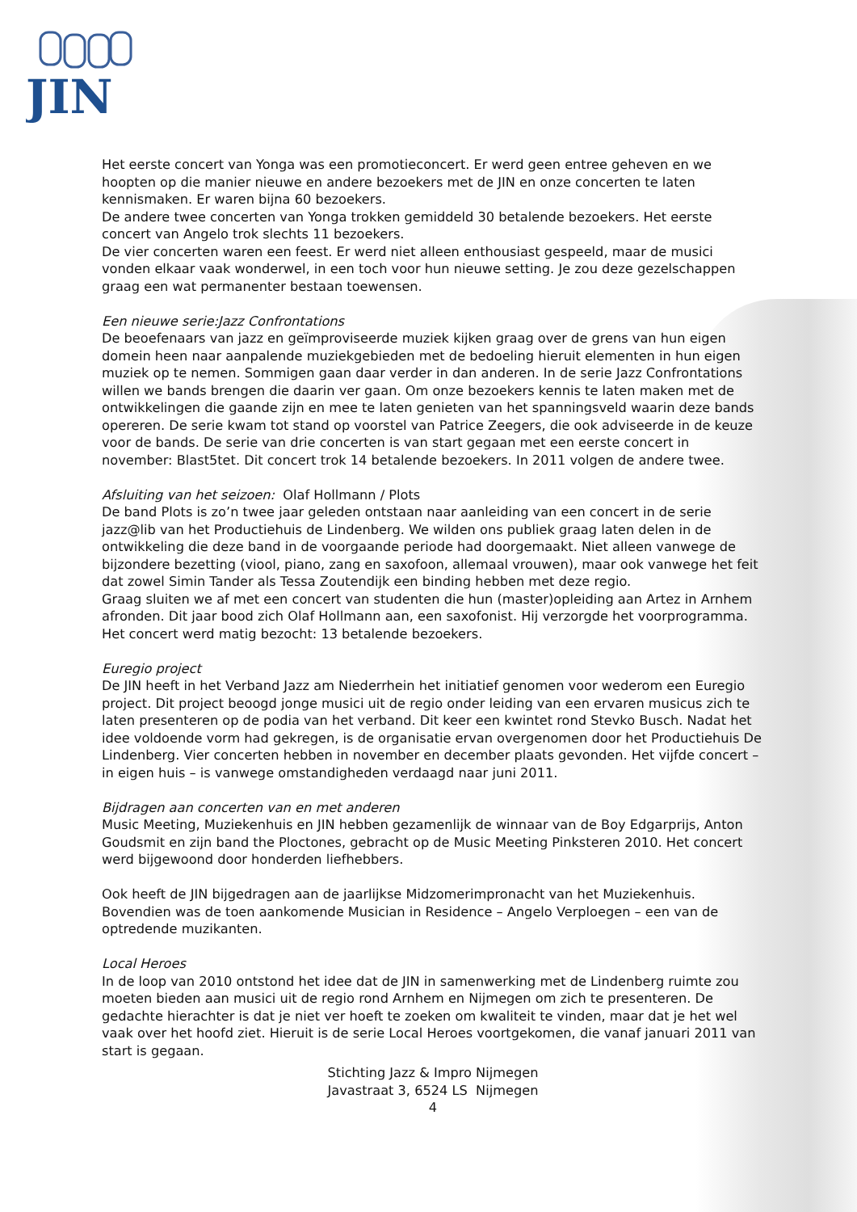JIN
Het eerste concert van Yonga was een promotieconcert. Er werd geen entree geheven en we hoopten op die manier nieuwe en andere bezoekers met de JIN en onze concerten te laten kennismaken. Er waren bijna 60 bezoekers.
De andere twee concerten van Yonga trokken gemiddeld 30 betalende bezoekers. Het eerste concert van Angelo trok slechts 11 bezoekers.
De vier concerten waren een feest. Er werd niet alleen enthousiast gespeeld, maar de musici vonden elkaar vaak wonderwel, in een toch voor hun nieuwe setting. Je zou deze gezelschappen graag een wat permanenter bestaan toewensen.
Een nieuwe serie:Jazz Confrontations
De beoefenaars van jazz en geïmproviseerde muziek kijken graag over de grens van hun eigen domein heen naar aanpalende muziekgebieden met de bedoeling hieruit elementen in hun eigen muziek op te nemen. Sommigen gaan daar verder in dan anderen. In de serie Jazz Confrontations willen we bands brengen die daarin ver gaan. Om onze bezoekers kennis te laten maken met de ontwikkelingen die gaande zijn en mee te laten genieten van het spanningsveld waarin deze bands opereren. De serie kwam tot stand op voorstel van Patrice Zeegers, die ook adviseerde in de keuze voor de bands. De serie van drie concerten is van start gegaan met een eerste concert in november: Blast5tet. Dit concert trok 14 betalende bezoekers. In 2011 volgen de andere twee.
Afsluiting van het seizoen: Olaf Hollmann / Plots
De band Plots is zo’n twee jaar geleden ontstaan naar aanleiding van een concert in de serie jazz@lib van het Productiehuis de Lindenberg. We wilden ons publiek graag laten delen in de ontwikkeling die deze band in de voorgaande periode had doorgemaakt. Niet alleen vanwege de bijzondere bezetting (viool, piano, zang en saxofoon, allemaal vrouwen), maar ook vanwege het feit dat zowel Simin Tander als Tessa Zoutendijk een binding hebben met deze regio.
Graag sluiten we af met een concert van studenten die hun (master)opleiding aan Artez in Arnhem afronden. Dit jaar bood zich Olaf Hollmann aan, een saxofonist. Hij verzorgde het voorprogramma. Het concert werd matig bezocht: 13 betalende bezoekers.
Euregio project
De JIN heeft in het Verband Jazz am Niederrhein het initiatief genomen voor wederom een Euregio project. Dit project beoogd jonge musici uit de regio onder leiding van een ervaren musicus zich te laten presenteren op de podia van het verband. Dit keer een kwintet rond Stevko Busch. Nadat het idee voldoende vorm had gekregen, is de organisatie ervan overgenomen door het Productiehuis De Lindenberg. Vier concerten hebben in november en december plaats gevonden. Het vijfde concert – in eigen huis – is vanwege omstandigheden verdaagd naar juni 2011.
Bijdragen aan concerten van en met anderen
Music Meeting, Muziekenhuis en JIN hebben gezamenlijk de winnaar van de Boy Edgarprijs, Anton Goudsmit en zijn band the Ploctones, gebracht op de Music Meeting Pinksteren 2010. Het concert werd bijgewoond door honderden liefhebbers.
Ook heeft de JIN bijgedragen aan de jaarlijkse Midzomerimpronacht van het Muziekenhuis. Bovendien was de toen aankomende Musician in Residence – Angelo Verploegen – een van de optredende muzikanten.
Local Heroes
In de loop van 2010 ontstond het idee dat de JIN in samenwerking met de Lindenberg ruimte zou moeten bieden aan musici uit de regio rond Arnhem en Nijmegen om zich te presenteren. De gedachte hierachter is dat je niet ver hoeft te zoeken om kwaliteit te vinden, maar dat je het wel vaak over het hoofd ziet. Hieruit is de serie Local Heroes voortgekomen, die vanaf januari 2011 van start is gegaan.
Stichting Jazz & Impro Nijmegen
Javastraat 3, 6524 LS Nijmegen
4